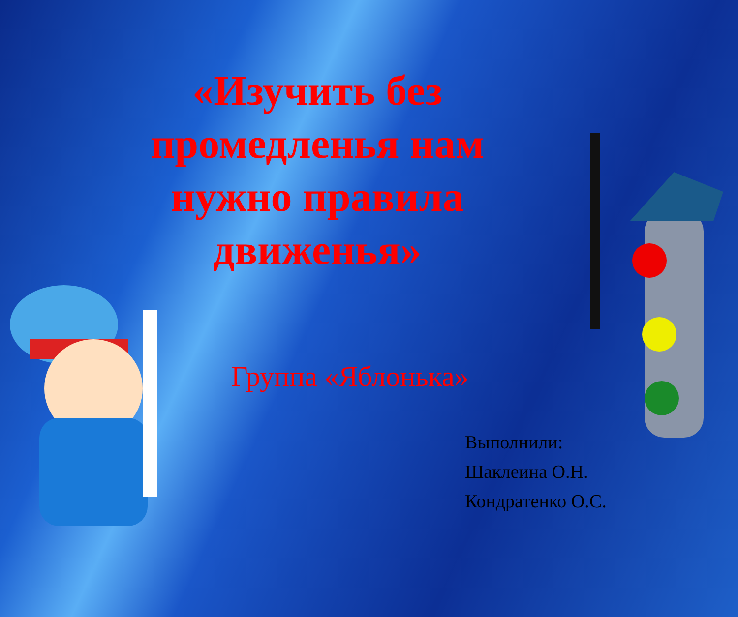«Изучить без промедленья нам нужно правила движенья»
Группа «Яблонька»
Выполнили:
Шаклеина О.Н.
Кондратенко О.С.